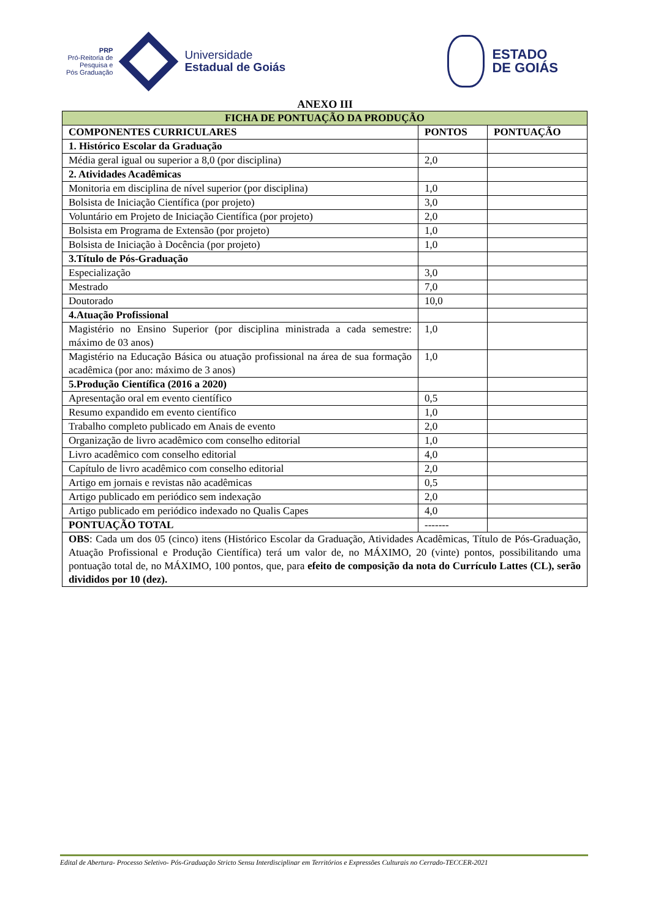PRP
Pró-Reitoria de
Pesquisa e
Pós Graduação
Universidade
Estadual de Goiás
ESTADO
DE GOIÁS
ANEXO III
| FICHA DE PONTUAÇÃO DA PRODUÇÃO | | |
| --- | --- | --- |
| COMPONENTES CURRICULARES | PONTOS | PONTUAÇÃO |
| 1. Histórico Escolar da Graduação | | |
| Média geral igual ou superior a 8,0 (por disciplina) | 2,0 | |
| 2. Atividades Acadêmicas | | |
| Monitoria em disciplina de nível superior (por disciplina) | 1,0 | |
| Bolsista de Iniciação Científica (por projeto) | 3,0 | |
| Voluntário em Projeto de Iniciação Científica (por projeto) | 2,0 | |
| Bolsista em Programa de Extensão (por projeto) | 1,0 | |
| Bolsista de Iniciação à Docência (por projeto) | 1,0 | |
| 3.Título de Pós-Graduação | | |
| Especialização | 3,0 | |
| Mestrado | 7,0 | |
| Doutorado | 10,0 | |
| 4.Atuação Profissional | | |
| Magistério no Ensino Superior (por disciplina ministrada a cada semestre: máximo de 03 anos) | 1,0 | |
| Magistério na Educação Básica ou atuação profissional na área de sua formação acadêmica (por ano: máximo de 3 anos) | 1,0 | |
| 5.Produção Científica (2016 a 2020) | | |
| Apresentação oral em evento científico | 0,5 | |
| Resumo expandido em evento científico | 1,0 | |
| Trabalho completo publicado em Anais de evento | 2,0 | |
| Organização de livro acadêmico com conselho editorial | 1,0 | |
| Livro acadêmico com conselho editorial | 4,0 | |
| Capítulo de livro acadêmico com conselho editorial | 2,0 | |
| Artigo em jornais e revistas não acadêmicas | 0,5 | |
| Artigo publicado em periódico sem indexação | 2,0 | |
| Artigo publicado em periódico indexado no Qualis Capes | 4,0 | |
| PONTUAÇÃO TOTAL | ------- | |
| OBS : Cada um dos 05 (cinco) itens (Histórico Escolar da Graduação, Atividades Acadêmicas, Título de Pós-Graduação, Atuação Profissional e Produção Científica) terá um valor de, no MÁXIMO, 20 (vinte) pontos, possibilitando uma pontuação total de, no MÁXIMO, 100 pontos, que, para efeito de composição da nota do Currículo Lattes (CL), serão divididos por 10 (dez). | | |
Edital de Abertura- Processo Seletivo- Pós-Graduação Stricto Sensu Interdisciplinar em Territórios e Expressões Culturais no Cerrado-TECCER-2021